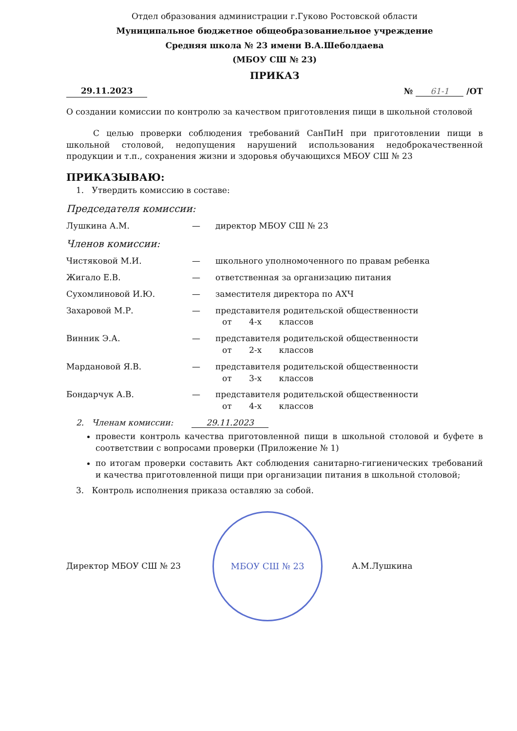Отдел образования администрации г.Гуково Ростовской области
Муниципальное бюджетное общеобразованиельное учреждение
Средняя школа № 23 имени В.А.Шеболдаева
(МБОУ СШ № 23)
ПРИКАЗ
29.11.2023 № 61-1 /ОТ
О создании комиссии по контролю за качеством приготовления пищи в школьной столовой
С целью проверки соблюдения требований СанПиН при приготовлении пищи в школьной столовой, недопущения нарушений использования недоброкачественной продукции и т.п., сохранения жизни и здоровья обучающихся МБОУ СШ № 23
ПРИКАЗЫВАЮ:
1. Утвердить комиссию в составе:
Председателя комиссии:
Лушкина А.М. — директор МБОУ СШ № 23
Членов комиссии:
Чистяковой М.И. — школьного уполномоченного по правам ребенка
Жигало Е.В. — ответственная за организацию питания
Сухомлиновой И.Ю. — заместителя директора по АХЧ
Захаровой М.Р. — представителя родительской общественности
от 4-х классов
Винник Э.А. — представителя родительской общественности
от 2-х классов
Мардановой Я.В. — представителя родительской общественности
от 3-х классов
Бондарчук А.В. — представителя родительской общественности
от 4-х классов
2. Членам комиссии: 29.11.2023
провести контроль качества приготовленной пищи в школьной столовой и буфете в соответствии с вопросами проверки (Приложение № 1)
по итогам проверки составить Акт соблюдения санитарно-гигиенических требований и качества приготовленной пищи при организации питания в школьной столовой;
3. Контроль исполнения приказа оставляю за собой.
Директор МБОУ СШ № 23
МБОУ СШ № 23
А.М.Лушкина